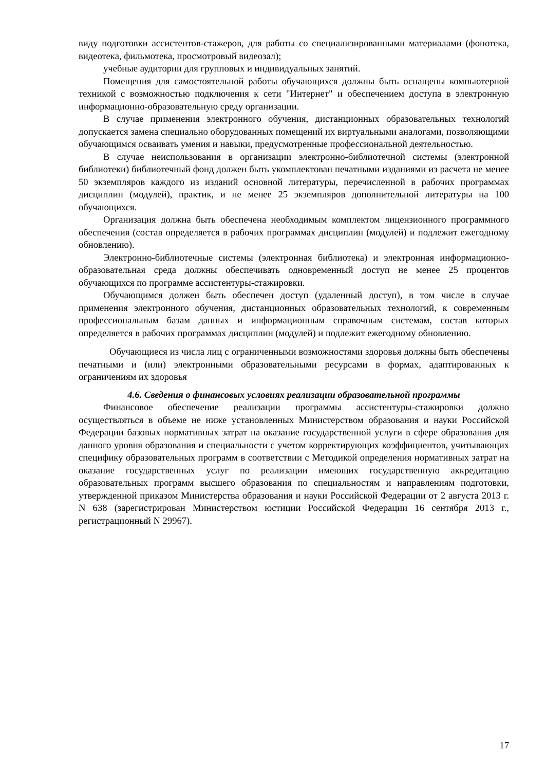виду подготовки ассистентов-стажеров, для работы со специализированными материалами (фонотека, видеотека, фильмотека, просмотровый видеозал);
учебные аудитории для групповых и индивидуальных занятий.
Помещения для самостоятельной работы обучающихся должны быть оснащены компьютерной техникой с возможностью подключения к сети "Интернет" и обеспечением доступа в электронную информационно-образовательную среду организации.
В случае применения электронного обучения, дистанционных образовательных технологий допускается замена специально оборудованных помещений их виртуальными аналогами, позволяющими обучающимся осваивать умения и навыки, предусмотренные профессиональной деятельностью.
В случае неиспользования в организации электронно-библиотечной системы (электронной библиотеки) библиотечный фонд должен быть укомплектован печатными изданиями из расчета не менее 50 экземпляров каждого из изданий основной литературы, перечисленной в рабочих программах дисциплин (модулей), практик, и не менее 25 экземпляров дополнительной литературы на 100 обучающихся.
Организация должна быть обеспечена необходимым комплектом лицензионного программного обеспечения (состав определяется в рабочих программах дисциплин (модулей) и подлежит ежегодному обновлению).
Электронно-библиотечные системы (электронная библиотека) и электронная информационно-образовательная среда должны обеспечивать одновременный доступ не менее 25 процентов обучающихся по программе ассистентуры-стажировки.
Обучающимся должен быть обеспечен доступ (удаленный доступ), в том числе в случае применения электронного обучения, дистанционных образовательных технологий, к современным профессиональным базам данных и информационным справочным системам, состав которых определяется в рабочих программах дисциплин (модулей) и подлежит ежегодному обновлению.
Обучающиеся из числа лиц с ограниченными возможностями здоровья должны быть обеспечены печатными и (или) электронными образовательными ресурсами в формах, адаптированных к ограничениям их здоровья
4.6. Сведения о финансовых условиях реализации образовательной программы
Финансовое обеспечение реализации программы ассистентуры-стажировки должно осуществляться в объеме не ниже установленных Министерством образования и науки Российской Федерации базовых нормативных затрат на оказание государственной услуги в сфере образования для данного уровня образования и специальности с учетом корректирующих коэффициентов, учитывающих специфику образовательных программ в соответствии с Методикой определения нормативных затрат на оказание государственных услуг по реализации имеющих государственную аккредитацию образовательных программ высшего образования по специальностям и направлениям подготовки, утвержденной приказом Министерства образования и науки Российской Федерации от 2 августа 2013 г. N 638 (зарегистрирован Министерством юстиции Российской Федерации 16 сентября 2013 г., регистрационный N 29967).
17